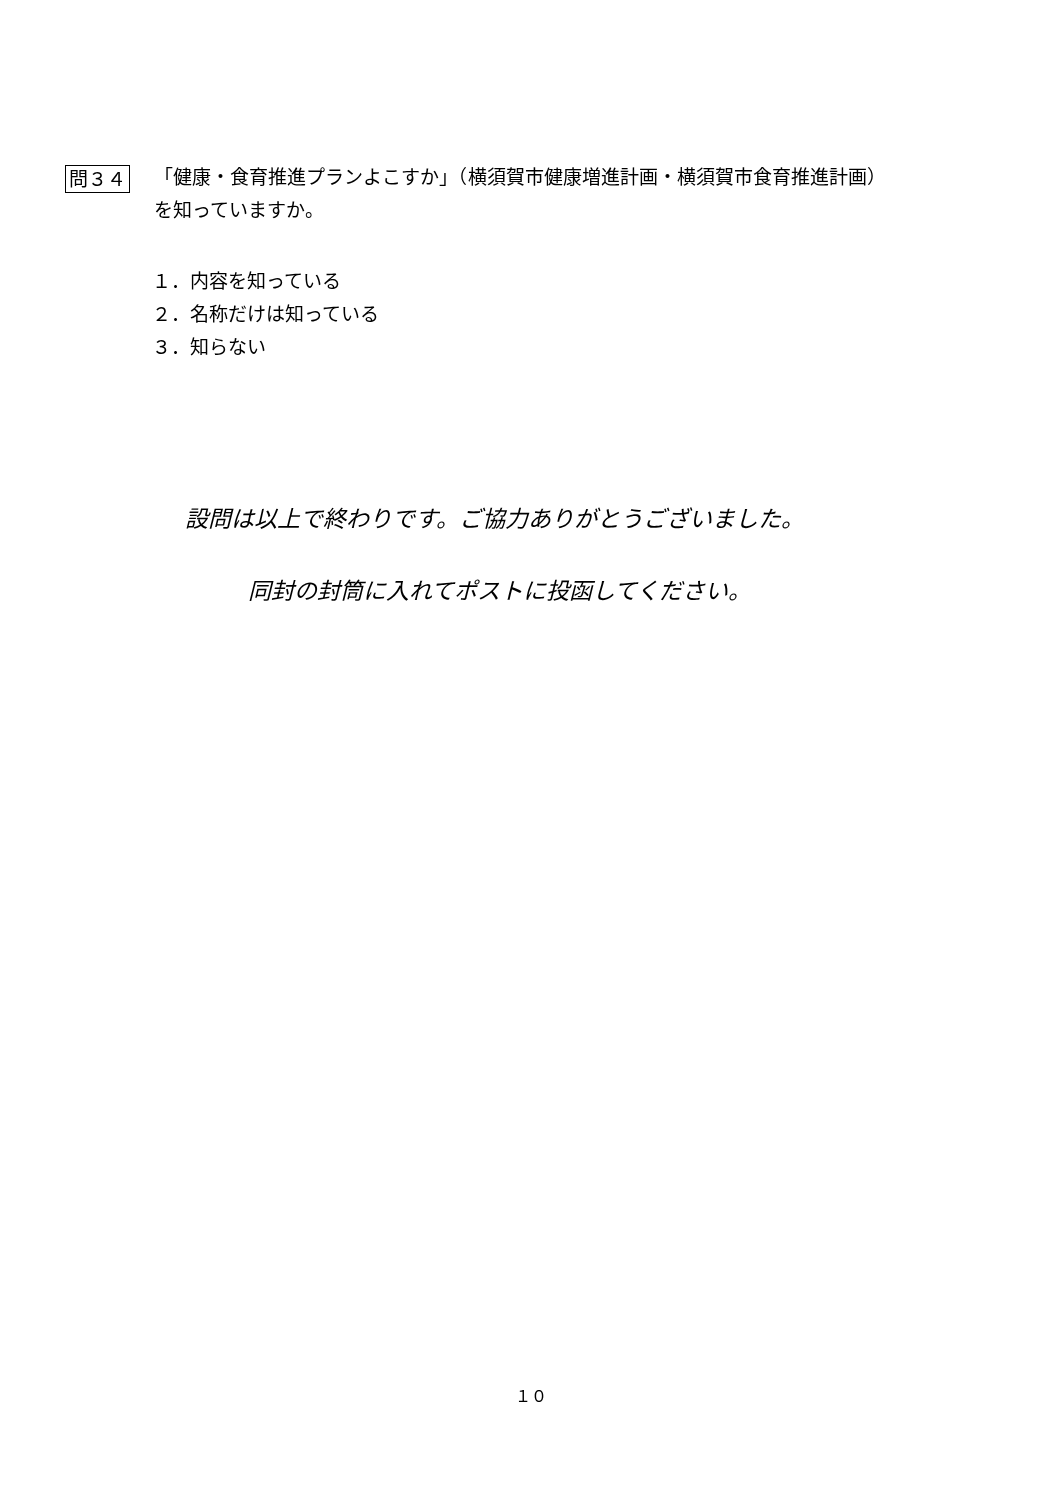問３４
「健康・食育推進プランよこすか」（横須賀市健康増進計画・横須賀市食育推進計画）
を知っていますか。
１．内容を知っている
２．名称だけは知っている
３．知らない
設問は以上で終わりです。ご協力ありがとうございました。
同封の封筒に入れてポストに投函してください。
１０